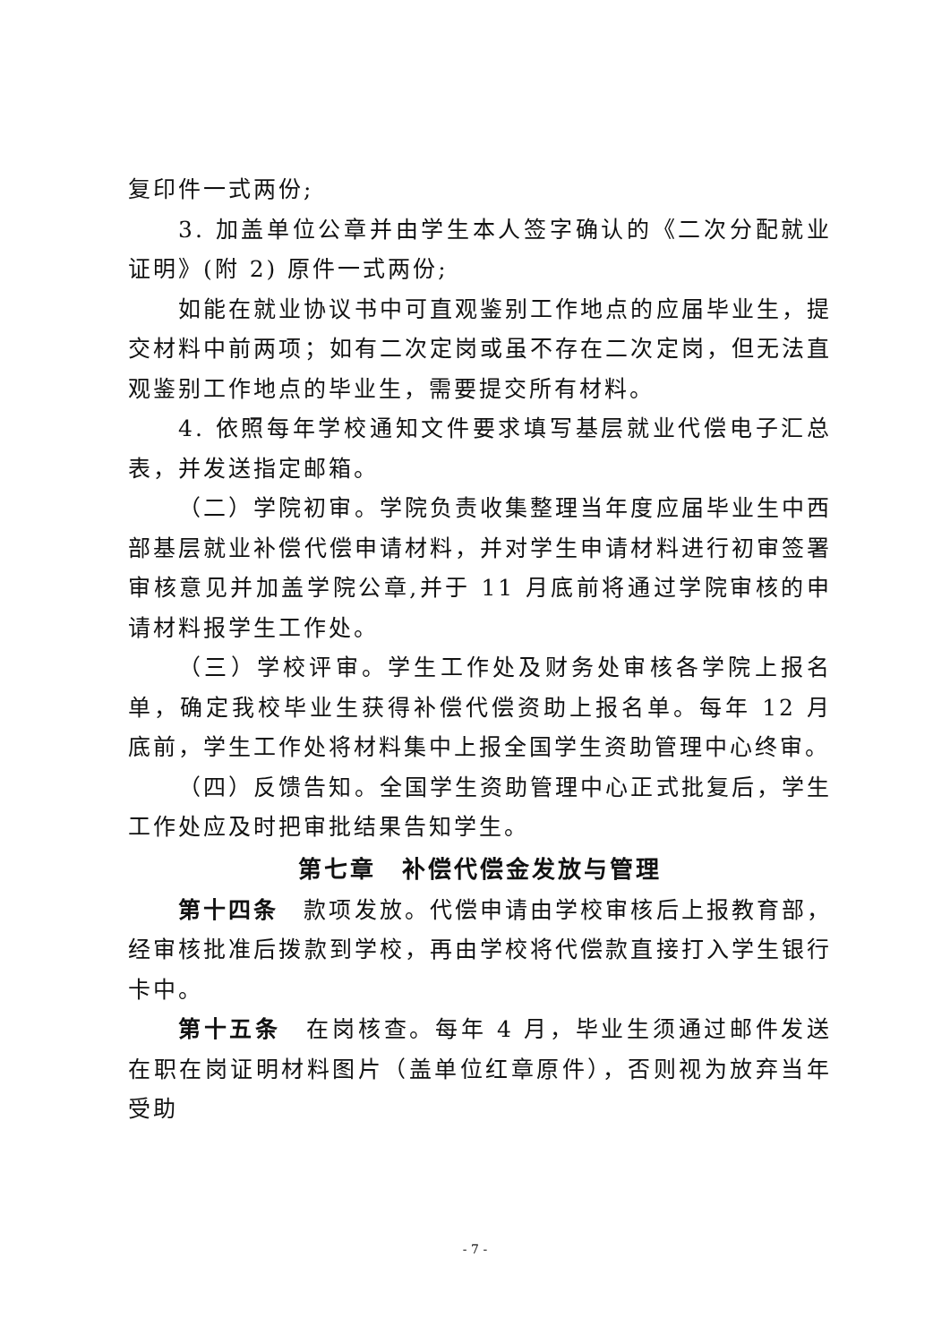复印件一式两份;
3. 加盖单位公章并由学生本人签字确认的《二次分配就业证明》(附 2) 原件一式两份;
如能在就业协议书中可直观鉴别工作地点的应届毕业生，提交材料中前两项；如有二次定岗或虽不存在二次定岗，但无法直观鉴别工作地点的毕业生，需要提交所有材料。
4. 依照每年学校通知文件要求填写基层就业代偿电子汇总表，并发送指定邮箱。
（二）学院初审。学院负责收集整理当年度应届毕业生中西部基层就业补偿代偿申请材料，并对学生申请材料进行初审签署审核意见并加盖学院公章,并于 11 月底前将通过学院审核的申请材料报学生工作处。
（三）学校评审。学生工作处及财务处审核各学院上报名单，确定我校毕业生获得补偿代偿资助上报名单。每年 12 月底前，学生工作处将材料集中上报全国学生资助管理中心终审。
（四）反馈告知。全国学生资助管理中心正式批复后，学生工作处应及时把审批结果告知学生。
第七章　补偿代偿金发放与管理
第十四条　款项发放。代偿申请由学校审核后上报教育部，经审核批准后拨款到学校，再由学校将代偿款直接打入学生银行卡中。
第十五条　在岗核查。每年 4 月，毕业生须通过邮件发送在职在岗证明材料图片（盖单位红章原件），否则视为放弃当年受助
- 7 -